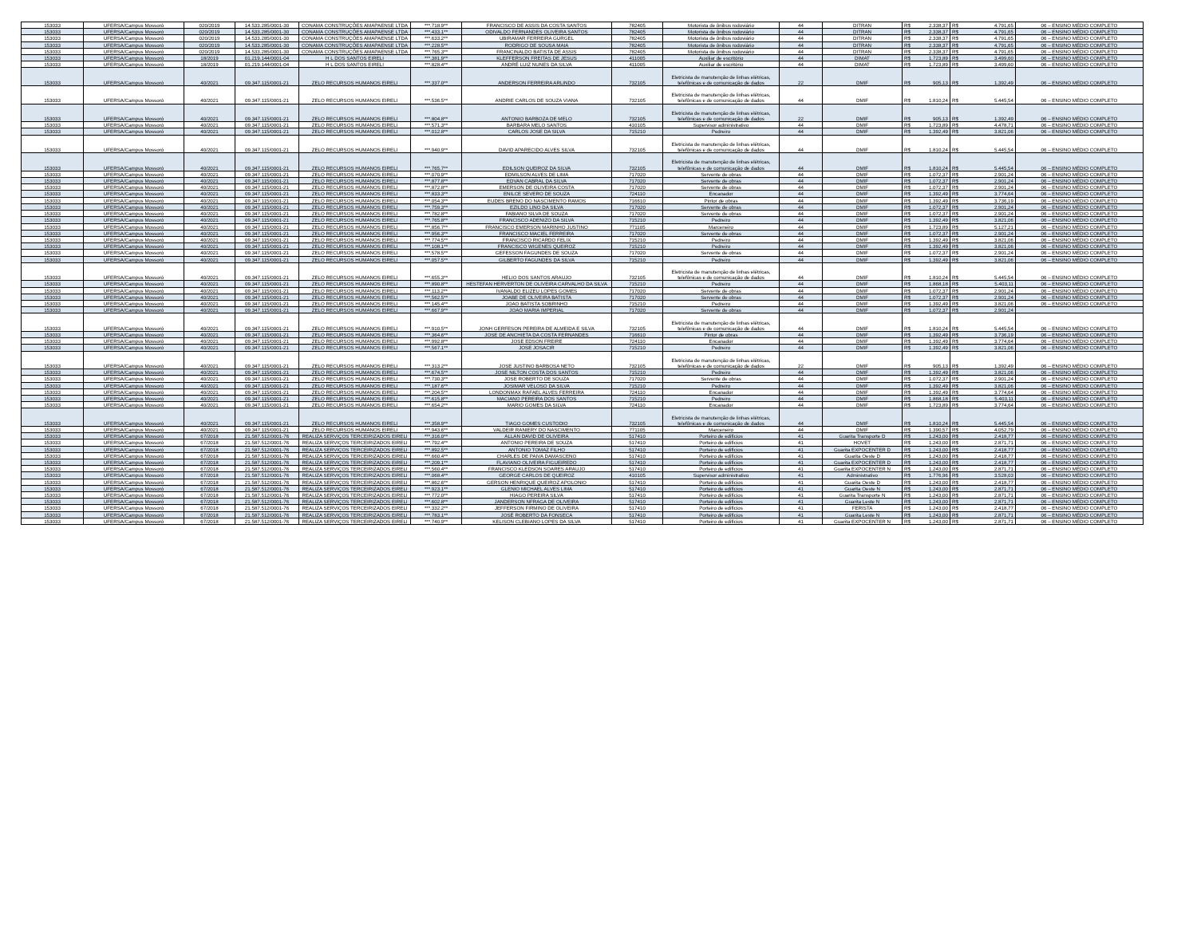| 153033 | UFERSA/Campus Mossoró | 020/2019 | 14.533.285/0001-30 | CONAMA CONSTRUÇÕES AMAPAENSE LTDA | ***.718.9** | FRANCISCO DE ASSIS DA COSTA SANTOS | 782405 | Motorista de ônibus rodoviário | 44 | DITRAN | R$ | 2.338,37 | R$ | 4.791,65 | 06 – ENSINO MÉDIO COMPLETO |
| 153033 | UFERSA/Campus Mossoró | 020/2019 | 14.533.285/0001-30 | CONAMA CONSTRUÇÕES AMAPAENSE LTDA | ***.433.1** | ODIVALDO FERNANDES OLIVEIRA SANTOS | 782405 | Motorista de ônibus rodoviário | 44 | DITRAN | R$ | 2.338,37 | R$ | 4.791,65 | 06 – ENSINO MÉDIO COMPLETO |
| 153033 | UFERSA/Campus Mossoró | 020/2019 | 14.533.285/0001-30 | CONAMA CONSTRUÇÕES AMAPAENSE LTDA | ***.633.2** | UBIRAMAR FERREIRA GURGEL | 782405 | Motorista de ônibus rodoviário | 44 | DITRAN | R$ | 2.338,37 | R$ | 4.791,65 | 06 – ENSINO MÉDIO COMPLETO |
| 153033 | UFERSA/Campus Mossoró | 020/2019 | 14.533.285/0001-30 | CONAMA CONSTRUÇÕES AMAPAENSE LTDA | ***.228.5** | RODRIGO DE SOUSA MAIA | 782405 | Motorista de ônibus rodoviário | 44 | DITRAN | R$ | 2.338,37 | R$ | 4.791,65 | 06 – ENSINO MÉDIO COMPLETO |
| 153033 | UFERSA/Campus Mossoró | 020/2019 | 14.533.285/0001-30 | CONAMA CONSTRUÇÕES AMAPAENSE LTDA | ***.765.3** | FRANCINALDO BATISTA DE ASSIS | 782405 | Motorista de ônibus rodoviário | 44 | DITRAN | R$ | 2.338,37 | R$ | 4.791,65 | 06 – ENSINO MÉDIO COMPLETO |
| 153033 | UFERSA/Campus Mossoró | 18/2019 | 01.219.144/0001-04 | H L DOS SANTOS EIRELI | ***.381.9** | KLEFFERSON FREITAS DE JESUS | 411005 | Auxiliar de escritório | 44 | DIMAT | R$ | 1.723,89 | R$ | 3.499,60 | 06 – ENSINO MÉDIO COMPLETO |
| 153033 | UFERSA/Campus Mossoró | 18/2019 | 01.219.144/0001-04 | H L DOS SANTOS EIRELI | ***.828.4** | ANDRÉ LUIZ NUNES DA SILVA | 411005 | Auxiliar de escritório | 44 | DIMAT | R$ | 1.723,89 | R$ | 3.499,60 | 06 – ENSINO MÉDIO COMPLETO |
| 153033 | UFERSA/Campus Mossoró | 40/2021 | 09.347.115/0001-21 | ZELO RECURSOS HUMANOS EIRELI | ***.337.0** | ANDERSON FERREIRA ARLINDO | 732105 | Eletricista de manutenção de linhas elétricas, telefônicas e de comunicação de dados | 22 | DMIF | R$ | 905,13 | R$ | 1.392,49 | 06 – ENSINO MÉDIO COMPLETO |
| 153033 | UFERSA/Campus Mossoró | 40/2021 | 09.347.115/0001-21 | ZELO RECURSOS HUMANOS EIRELI | ***.536.5** | ANDRIE CARLOS DE SOUZA VIANA | 732105 | Eletricista de manutenção de linhas elétricas, telefônicas e de comunicação de dados | 44 | DMIF | R$ | 1.810,24 | R$ | 5.445,54 | 06 – ENSINO MÉDIO COMPLETO |
| 153033 | UFERSA/Campus Mossoró | 40/2021 | 09.347.115/0001-21 | ZELO RECURSOS HUMANOS EIRELI | ***.804.8** | ANTONIO BARBOZA DE MELO | 732105 | Eletricista de manutenção de linhas elétricas, telefônicas e de comunicação de dados | 22 | DMIF | R$ | 905,13 | R$ | 1.392,49 | 06 – ENSINO MÉDIO COMPLETO |
| 153033 | UFERSA/Campus Mossoró | 40/2021 | 09.347.115/0001-21 | ZELO RECURSOS HUMANOS EIRELI | ***.571.3** | BARBARA MELO SANTOS | 410105 | Supervisor administrativo | 44 | DMIF | R$ | 1.723,89 | R$ | 4.478,71 | 06 – ENSINO MÉDIO COMPLETO |
| 153033 | UFERSA/Campus Mossoró | 40/2021 | 09.347.115/0001-21 | ZELO RECURSOS HUMANOS EIRELI | ***.012.8** | CARLOS JOSE DA SILVA | 715210 | Pedreiro | 44 | DMIF | R$ | 1.392,49 | R$ | 3.821,06 | 06 – ENSINO MÉDIO COMPLETO |
| 153033 | UFERSA/Campus Mossoró | 40/2021 | 09.347.115/0001-21 | ZELO RECURSOS HUMANOS EIRELI | ***.940.9** | DAVID APARECIDO ALVES SILVA | 732105 | Eletricista de manutenção de linhas elétricas, telefônicas e de comunicação de dados | 44 | DMIF | R$ | 1.810,24 | R$ | 5.445,54 | 06 – ENSINO MÉDIO COMPLETO |
| 153033 | UFERSA/Campus Mossoró | 40/2021 | 09.347.115/0001-21 | ZELO RECURSOS HUMANOS EIRELI | ***.765.7** | EDILSON QUEIROZ DA SILVA | 732105 | Eletricista de manutenção de linhas elétricas, telefônicas e de comunicação de dados | 44 | DMIF | R$ | 1.810,24 | R$ | 5.445,54 | 06 – ENSINO MÉDIO COMPLETO |
| 153033 | UFERSA/Campus Mossoró | 40/2021 | 09.347.115/0001-21 | ZELO RECURSOS HUMANOS EIRELI | ***.070.9** | EDMILSON ALVES DE LIMA | 717020 | Servente de obras | 44 | DMIF | R$ | 1.072,37 | R$ | 2.901,24 | 06 – ENSINO MÉDIO COMPLETO |
| 153033 | UFERSA/Campus Mossoró | 40/2021 | 09.347.115/0001-21 | ZELO RECURSOS HUMANOS EIRELI | ***.877.8** | EDVAN CABRAL DA SILVA | 717020 | Servente de obras | 44 | DMIF | R$ | 1.072,37 | R$ | 2.901,24 | 06 – ENSINO MÉDIO COMPLETO |
| 153033 | UFERSA/Campus Mossoró | 40/2021 | 09.347.115/0001-21 | ZELO RECURSOS HUMANOS EIRELI | ***.872.8** | EMERSON DE OLIVEIRA COSTA | 717020 | Servente de obras | 44 | DMIF | R$ | 1.072,37 | R$ | 2.901,24 | 06 – ENSINO MÉDIO COMPLETO |
| 153033 | UFERSA/Campus Mossoró | 40/2021 | 09.347.115/0001-21 | ZELO RECURSOS HUMANOS EIRELI | ***.833.3** | ENILCE SEVERO DE SOUZA | 724110 | Encanador | 44 | DMIF | R$ | 1.392,49 | R$ | 3.774,64 | 06 – ENSINO MÉDIO COMPLETO |
| 153033 | UFERSA/Campus Mossoró | 40/2021 | 09.347.115/0001-21 | ZELO RECURSOS HUMANOS EIRELI | ***.054.3** | EUDES BRENO DO NASCIMENTO RAMOS | 716610 | Pintor de obras | 44 | DMIF | R$ | 1.392,49 | R$ | 3.736,19 | 06 – ENSINO MÉDIO COMPLETO |
| 153033 | UFERSA/Campus Mossoró | 40/2021 | 09.347.115/0001-21 | ZELO RECURSOS HUMANOS EIRELI | ***.759.3** | EZILDO LINO DA SILVA | 717020 | Servente de obras | 44 | DMIF | R$ | 1.072,37 | R$ | 2.901,24 | 06 – ENSINO MÉDIO COMPLETO |
| 153033 | UFERSA/Campus Mossoró | 40/2021 | 09.347.115/0001-21 | ZELO RECURSOS HUMANOS EIRELI | ***.782.8** | FABIANO SILVA DE SOUZA | 717020 | Servente de obras | 44 | DMIF | R$ | 1.072,37 | R$ | 2.901,24 | 06 – ENSINO MÉDIO COMPLETO |
| 153033 | UFERSA/Campus Mossoró | 40/2021 | 09.347.115/0001-21 | ZELO RECURSOS HUMANOS EIRELI | ***.765.8** | FRANCISCO ADENIZO DA SILVA | 715210 | Pedreiro | 44 | DMIF | R$ | 1.392,49 | R$ | 3.821,06 | 06 – ENSINO MÉDIO COMPLETO |
| 153033 | UFERSA/Campus Mossoró | 40/2021 | 09.347.115/0001-21 | ZELO RECURSOS HUMANOS EIRELI | ***.856.7** | FRANCISCO EMERSON MARINHO JUSTINO | 771105 | Marceneiro | 44 | DMIF | R$ | 1.723,89 | R$ | 5.127,21 | 06 – ENSINO MÉDIO COMPLETO |
| 153033 | UFERSA/Campus Mossoró | 40/2021 | 09.347.115/0001-21 | ZELO RECURSOS HUMANOS EIRELI | ***.956.3** | FRANCISCO MACIEL FERREIRA | 717020 | Servente de obras | 44 | DMIF | R$ | 1.072,37 | R$ | 2.901,24 | 06 – ENSINO MÉDIO COMPLETO |
| 153033 | UFERSA/Campus Mossoró | 40/2021 | 09.347.115/0001-21 | ZELO RECURSOS HUMANOS EIRELI | ***.774.5** | FRANCISCO RICARDO FELIX | 715210 | Pedreiro | 44 | DMIF | R$ | 1.392,49 | R$ | 3.821,06 | 06 – ENSINO MÉDIO COMPLETO |
| 153033 | UFERSA/Campus Mossoró | 40/2021 | 09.347.115/0001-21 | ZELO RECURSOS HUMANOS EIRELI | ***.108.1** | FRANCISCO WIGENES QUEIROZ | 715210 | Pedreiro | 44 | DMIF | R$ | 1.392,49 | R$ | 3.821,06 | 06 – ENSINO MÉDIO COMPLETO |
| 153033 | UFERSA/Campus Mossoró | 40/2021 | 09.347.115/0001-21 | ZELO RECURSOS HUMANOS EIRELI | ***.578.5** | GEFESSON FAGUNDES DE SOUZA | 717020 | Servente de obras | 44 | DMIF | R$ | 1.072,37 | R$ | 2.901,24 | 06 – ENSINO MÉDIO COMPLETO |
| 153033 | UFERSA/Campus Mossoró | 40/2021 | 09.347.115/0001-21 | ZELO RECURSOS HUMANOS EIRELI | ***.057.5** | GILBERTO FAGUNDES DA SILVA | 715210 | Pedreiro | 44 | DMIF | R$ | 1.392,49 | R$ | 3.821,06 | 06 – ENSINO MÉDIO COMPLETO |
| 153033 | UFERSA/Campus Mossoró | 40/2021 | 09.347.115/0001-21 | ZELO RECURSOS HUMANOS EIRELI | ***.655.3** | HELIO DOS SANTOS ARAUJO | 732105 | Eletricista de manutenção de linhas elétricas, telefônicas e de comunicação de dados | 44 | DMIF | R$ | 1.810,24 | R$ | 5.445,54 | 06 – ENSINO MÉDIO COMPLETO |
| 153033 | UFERSA/Campus Mossoró | 40/2021 | 09.347.115/0001-21 | ZELO RECURSOS HUMANOS EIRELI | ***.890.8** | HESTEFAN HERVERTON DE OLIVEIRA CARVALHO DA SILVA | 715210 | Pedreiro | 44 | DMIF | R$ | 1.868,18 | R$ | 5.403,11 | 06 – ENSINO MÉDIO COMPLETO |
| 153033 | UFERSA/Campus Mossoró | 40/2021 | 09.347.115/0001-21 | ZELO RECURSOS HUMANOS EIRELI | ***.113.2** | IVANALDO ELIZEU LOPES GOMES | 717020 | Servente de obras | 44 | DMIF | R$ | 1.072,37 | R$ | 2.901,24 | 06 – ENSINO MÉDIO COMPLETO |
| 153033 | UFERSA/Campus Mossoró | 40/2021 | 09.347.115/0001-21 | ZELO RECURSOS HUMANOS EIRELI | ***.562.5** | JOABE DE OLIVEIRA BATISTA | 717020 | Servente de obras | 44 | DMIF | R$ | 1.072,37 | R$ | 2.901,24 | 06 – ENSINO MÉDIO COMPLETO |
| 153033 | UFERSA/Campus Mossoró | 40/2021 | 09.347.115/0001-21 | ZELO RECURSOS HUMANOS EIRELI | ***.145.4** | JOAO BATISTA SOBRINHO | 715210 | Pedreiro | 44 | DMIF | R$ | 1.392,49 | R$ | 3.821,06 | 06 – ENSINO MÉDIO COMPLETO |
| 153033 | UFERSA/Campus Mossoró | 40/2021 | 09.347.115/0001-21 | ZELO RECURSOS HUMANOS EIRELI | ***.667.9** | JOAO MARIA IMPERIAL | 717020 | Servente de obras | 44 | DMIF | R$ | 1.072,37 | R$ | 2.901,24 | |
| 153033 | UFERSA/Campus Mossoró | 40/2021 | 09.347.115/0001-21 | ZELO RECURSOS HUMANOS EIRELI | ***.910.5** | JONH GERFESON PEREIRA DE ALMEIDA E SILVA | 732105 | Eletricista de manutenção de linhas elétricas, telefônicas e de comunicação de dados | 44 | DMIF | R$ | 1.810,24 | R$ | 5.445,54 | 06 – ENSINO MÉDIO COMPLETO |
| 153033 | UFERSA/Campus Mossoró | 40/2021 | 09.347.115/0001-21 | ZELO RECURSOS HUMANOS EIRELI | ***.364.6** | JOSE DE ANCHIETA DA COSTA FERNANDES | 716610 | Pintor de obras | 44 | DMIF | R$ | 1.392,49 | R$ | 3.736,19 | 06 – ENSINO MÉDIO COMPLETO |
| 153033 | UFERSA/Campus Mossoró | 40/2021 | 09.347.115/0001-21 | ZELO RECURSOS HUMANOS EIRELI | ***.992.8** | JOSE EDSON FREIRE | 724110 | Encanador | 44 | DMIF | R$ | 1.392,49 | R$ | 3.774,64 | 06 – ENSINO MÉDIO COMPLETO |
| 153033 | UFERSA/Campus Mossoró | 40/2021 | 09.347.115/0001-21 | ZELO RECURSOS HUMANOS EIRELI | ***.567.1** | JOSE JOSACIR | 715210 | Pedreiro | 44 | DMIF | R$ | 1.392,49 | R$ | 3.821,06 | 06 – ENSINO MÉDIO COMPLETO |
| 153033 | UFERSA/Campus Mossoró | 40/2021 | 09.347.115/0001-21 | ZELO RECURSOS HUMANOS EIRELI | ***.313.2** | JOSE JUSTINO BARBOSA NETO | 732105 | Eletricista de manutenção de linhas elétricas, telefônicas e de comunicação de dados | 22 | DMIF | R$ | 905,13 | R$ | 1.392,49 | 06 – ENSINO MÉDIO COMPLETO |
| 153033 | UFERSA/Campus Mossoró | 40/2021 | 09.347.115/0001-21 | ZELO RECURSOS HUMANOS EIRELI | ***.674.5** | JOSE NILTON COSTA DOS SANTOS | 715210 | Pedreiro | 44 | DMIF | R$ | 1.392,49 | R$ | 3.821,06 | 06 – ENSINO MÉDIO COMPLETO |
| 153033 | UFERSA/Campus Mossoró | 40/2021 | 09.347.115/0001-21 | ZELO RECURSOS HUMANOS EIRELI | ***.730.3** | JOSE ROBERTO DE SOUZA | 717020 | Servente de obras | 44 | DMIF | R$ | 1.072,37 | R$ | 2.901,24 | 06 – ENSINO MÉDIO COMPLETO |
| 153033 | UFERSA/Campus Mossoró | 40/2021 | 09.347.115/0001-21 | ZELO RECURSOS HUMANOS EIRELI | ***.187.6** | JOSIMAR VELOSO DA SILVA | 715210 | Pedreiro | 44 | DMIF | R$ | 1.392,49 | R$ | 3.821,06 | 06 – ENSINO MÉDIO COMPLETO |
| 153033 | UFERSA/Campus Mossoró | 40/2021 | 09.347.115/0001-21 | ZELO RECURSOS HUMANOS EIRELI | ***.204.5** | LONDONMAX RAFAEL ALVES FERREIRA | 724110 | Encanador | 44 | DMIF | R$ | 1.392,49 | R$ | 3.774,64 | 06 – ENSINO MÉDIO COMPLETO |
| 153033 | UFERSA/Campus Mossoró | 40/2021 | 09.347.115/0001-21 | ZELO RECURSOS HUMANOS EIRELI | ***.615.8** | MACIANO PEREIRA DOS SANTOS | 715210 | Pedreiro | 44 | DMIF | R$ | 1.868,18 | R$ | 5.403,11 | 06 – ENSINO MÉDIO COMPLETO |
| 153033 | UFERSA/Campus Mossoró | 40/2021 | 09.347.115/0001-21 | ZELO RECURSOS HUMANOS EIRELI | ***.654.2** | MARIO GOMES DA SILVA | 724110 | Encanador | 44 | DMIF | R$ | 1.723,89 | R$ | 3.774,64 | 06 – ENSINO MÉDIO COMPLETO |
| 153033 | UFERSA/Campus Mossoró | 40/2021 | 09.347.115/0001-21 | ZELO RECURSOS HUMANOS EIRELI | ***.358.9** | TIAGO GOMES CUSTODIO | 732105 | Eletricista de manutenção de linhas elétricas, telefônicas e de comunicação de dados | 44 | DMIF | R$ | 1.810,24 | R$ | 5.445,54 | 06 – ENSINO MÉDIO COMPLETO |
| 153033 | UFERSA/Campus Mossoró | 40/2021 | 09.347.115/0001-21 | ZELO RECURSOS HUMANOS EIRELI | ***.943.6** | VALDEIR RANIERY DO NASCIMENTO | 771105 | Marceneiro | 44 | DMIF | R$ | 1.390,57 | R$ | 4.052,79 | 06 – ENSINO MÉDIO COMPLETO |
| 153033 | UFERSA/Campus Mossoró | 67/2018 | 21.587.512/0001-76 | REALIZA SERVIÇOS TERCEIRIZADOS EIRELI | ***.316.0** | ALLAN DAVID DE OLIVEIRA | 517410 | Porteiro de edifícios | 41 | Guarita Transporte D | R$ | 1.243,00 | R$ | 2.418,77 | 06 – ENSINO MÉDIO COMPLETO |
| 153033 | UFERSA/Campus Mossoró | 67/2018 | 21.587.512/0001-76 | REALIZA SERVIÇOS TERCEIRIZADOS EIRELI | ***.792.4** | ANTONIO PEREIRA DE SOUZA | 517410 | Porteiro de edifícios | 41 | HOVET | R$ | 1.243,00 | R$ | 2.871,71 | 06 – ENSINO MÉDIO COMPLETO |
| 153033 | UFERSA/Campus Mossoró | 67/2018 | 21.587.512/0001-76 | REALIZA SERVIÇOS TERCEIRIZADOS EIRELI | ***.892.5** | ANTONIO TOMAZ FILHO | 517410 | Porteiro de edifícios | 41 | Guarita EXPOCENTER D | R$ | 1.243,00 | R$ | 2.418,77 | 06 – ENSINO MÉDIO COMPLETO |
| 153033 | UFERSA/Campus Mossoró | 67/2018 | 21.587.512/0001-76 | REALIZA SERVIÇOS TERCEIRIZADOS EIRELI | ***.660.4** | CHARLES DE PAIVA DAMASCENO | 517410 | Porteiro de edifícios | 41 | Guarita Oeste D | R$ | 1.243,00 | R$ | 2.418,77 | 06 – ENSINO MÉDIO COMPLETO |
| 153033 | UFERSA/Campus Mossoró | 67/2018 | 21.587.512/0001-76 | REALIZA SERVIÇOS TERCEIRIZADOS EIRELI | ***.209.1** | FLAVIANO OLIVEIRA FIGUEIREDO | 517410 | Porteiro de edifícios | 41 | Guarita EXPOCENTER D | R$ | 1.243,00 | R$ | 2.418,77 | 06 – ENSINO MÉDIO COMPLETO |
| 153033 | UFERSA/Campus Mossoró | 67/2018 | 21.587.512/0001-76 | REALIZA SERVIÇOS TERCEIRIZADOS EIRELI | ***.560.4** | FRANCISCO KLEDSON SOARES ARAUJO | 517410 | Porteiro de edifícios | 41 | Guarita EXPOCENTER N | R$ | 1.243,00 | R$ | 2.871,71 | 06 – ENSINO MÉDIO COMPLETO |
| 153033 | UFERSA/Campus Mossoró | 67/2018 | 21.587.512/0001-76 | REALIZA SERVIÇOS TERCEIRIZADOS EIRELI | ***.068.4** | GEORGE CARLOS DE QUEIROZ | 410105 | Supervisor administrativo | 41 | Administrativo | R$ | 1.776,96 | R$ | 3.528,03 | 06 – ENSINO MÉDIO COMPLETO |
| 153033 | UFERSA/Campus Mossoró | 67/2018 | 21.587.512/0001-76 | REALIZA SERVIÇOS TERCEIRIZADOS EIRELI | ***.862.6** | GERSON HENRIQUE QUEIROZ APOLONIO | 517410 | Porteiro de edifícios | 41 | Guarita Oeste D | R$ | 1.243,00 | R$ | 2.418,77 | 06 – ENSINO MÉDIO COMPLETO |
| 153033 | UFERSA/Campus Mossoró | 67/2018 | 21.587.512/0001-76 | REALIZA SERVIÇOS TERCEIRIZADOS EIRELI | ***.923.1** | GLENIO MICHAEL ALVES LIMA | 517410 | Porteiro de edifícios | 41 | Guarita Oeste N | R$ | 1.243,00 | R$ | 2.871,71 | 06 – ENSINO MÉDIO COMPLETO |
| 153033 | UFERSA/Campus Mossoró | 67/2018 | 21.587.512/0001-76 | REALIZA SERVIÇOS TERCEIRIZADOS EIRELI | ***.772.0** | HIAGO PEREIRA SILVA | 517410 | Porteiro de edifícios | 41 | Guarita Transporte N | R$ | 1.243,00 | R$ | 2.871,71 | 06 – ENSINO MÉDIO COMPLETO |
| 153033 | UFERSA/Campus Mossoró | 67/2018 | 21.587.512/0001-76 | REALIZA SERVIÇOS TERCEIRIZADOS EIRELI | ***.602.8** | JANDERSON NFRAGA DE OLIVEIRA | 517410 | Porteiro de edifícios | 41 | Guarita Leste N | R$ | 1.243,00 | R$ | 2.871,71 | 06 – ENSINO MÉDIO COMPLETO |
| 153033 | UFERSA/Campus Mossoró | 67/2018 | 21.587.512/0001-76 | REALIZA SERVIÇOS TERCEIRIZADOS EIRELI | ***.332.2** | JEFFERSON FIRMINO DE OLIVEIRA | 517410 | Porteiro de edifícios | 41 | FERISTA | R$ | 1.243,00 | R$ | 2.418,77 | 06 – ENSINO MÉDIO COMPLETO |
| 153033 | UFERSA/Campus Mossoró | 67/2018 | 21.587.512/0001-76 | REALIZA SERVIÇOS TERCEIRIZADOS EIRELI | ***.783.1** | JOSÉ ROBERTO DA FONSECA | 517410 | Porteiro de edifícios | 41 | Guarita Leste N | R$ | 1.243,00 | R$ | 2.871,71 | 06 – ENSINO MÉDIO COMPLETO |
| 153033 | UFERSA/Campus Mossoró | 67/2018 | 21.587.512/0001-76 | REALIZA SERVIÇOS TERCEIRIZADOS EIRELI | ***.740.9** | KELISON CLEBIANO LOPES DA SILVA | 517410 | Porteiro de edifícios | 41 | Guarita EXPOCENTER N | R$ | 1.243,00 | R$ | 2.871,71 | 06 – ENSINO MÉDIO COMPLETO |